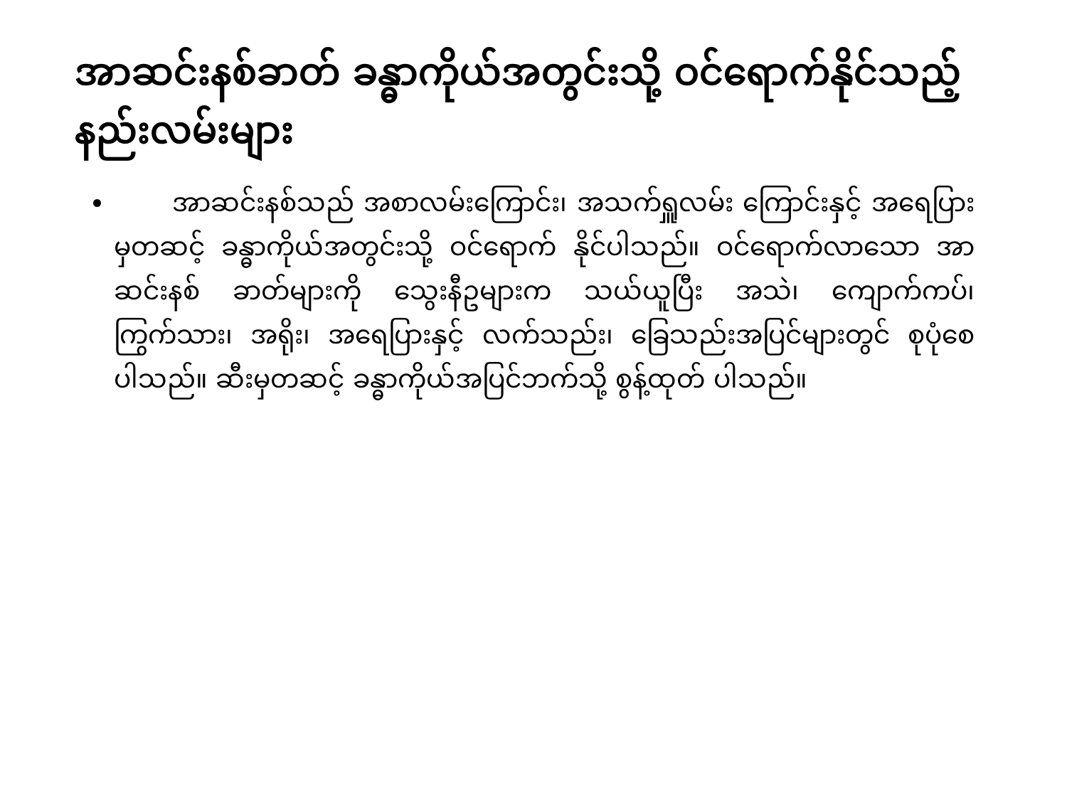အာဆင်းနစ်ခာတ် ခန္ဓာကိုယ်အတွင်းသို့ ဝင်ရောက်နိုင်သည့်နည်းလမ်းများ
အာဆင်းနစ်သည် အစာလမ်းကြောင်း၊ အသက်ရှူလမ်း ကြောင်းနှင့် အရေပြားမှတဆင့် ခန္ဓာကိုယ်အတွင်းသို့ ဝင်ရောက် နိုင်ပါသည်။ ဝင်ရောက်လာသော အာဆင်းနစ် ခာတ်များကို သွေးနီဥများက သယ်ယူပြီး အသဲ၊ ကျောက်ကပ်၊ ကြွက်သား၊ အရိုး၊ အရေပြားနှင့် လက်သည်း၊ ခြေသည်းအပြင်များတွင် စုပုံစေပါသည်။ ဆီးမှတဆင့် ခန္ဓာကိုယ်အပြင်ဘက်သို့ စွန့်ထုတ် ပါသည်။